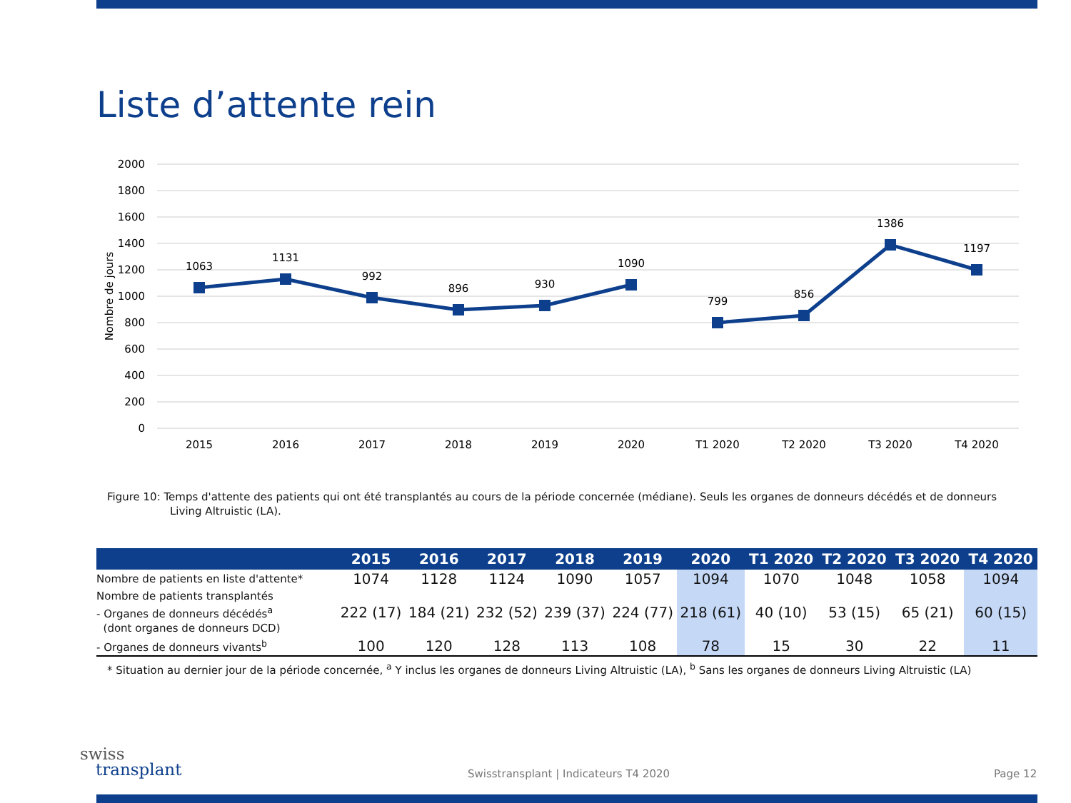Liste d’attente rein
2000
1800
1600
1400
1200
1000
800
600
400
200
0
Nombre de jours
1063
1131
992
896
930
1090
799
856
1386
1197
2015
2016
2017
2018
2019
2020
T1 2020
T2 2020
T3 2020
T4 2020
Figure 10: Temps d'attente des patients qui ont été transplantés au cours de la période concernée (médiane). Seuls les organes de donneurs décédés et de donneurs Living Altruistic (LA).
| | 2015 | 2016 | 2017 | 2018 | 2019 | 2020 | T1 2020 | T2 2020 | T3 2020 | T4 2020 |
| --- | --- | --- | --- | --- | --- | --- | --- | --- | --- | --- |
| Nombre de patients en liste d'attente* | 1074 | 1128 | 1124 | 1090 | 1057 | 1094 | 1070 | 1048 | 1058 | 1094 |
| Nombre de patients transplantés - Organes de donneurs décédés<sup>a</sup> (dont organes de donneurs DCD) | 222 (17) | 184 (21) | 232 (52) | 239 (37) | 224 (77) | 218 (61) | 40 (10) | 53 (15) | 65 (21) | 60 (15) |
| - Organes de donneurs vivants<sup>b</sup> | 100 | 120 | 128 | 113 | 108 | 78 | 15 | 30 | 22 | 11 |
* Situation au dernier jour de la période concernée, <sup>a</sup> Y inclus les organes de donneurs Living Altruistic (LA), <sup>b</sup> Sans les organes de donneurs Living Altruistic (LA)
swiss
transplant
Swisstransplant | Indicateurs T4 2020
Page 12